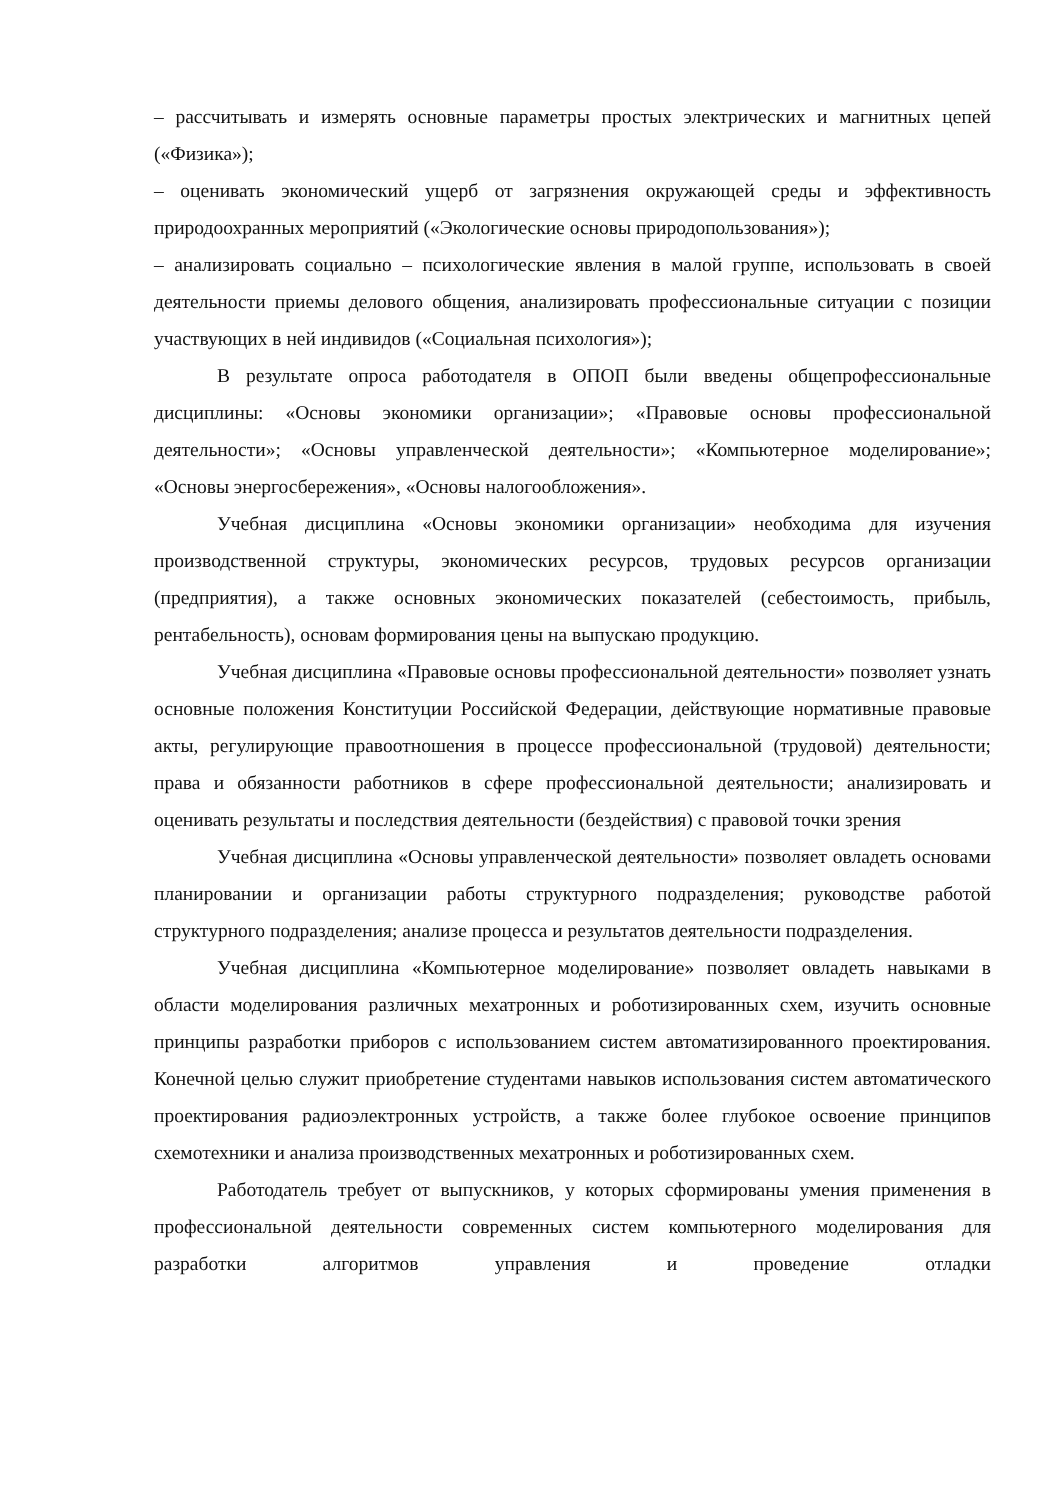– рассчитывать и измерять основные параметры простых электрических и магнитных цепей («Физика»);
– оценивать экономический ущерб от загрязнения окружающей среды и эффективность природоохранных мероприятий («Экологические основы природопользования»);
– анализировать социально – психологические явления в малой группе, использовать в своей деятельности приемы делового общения, анализировать профессиональные ситуации с позиции участвующих в ней индивидов («Социальная психология»);
В результате опроса работодателя в ОПОП были введены общепрофессиональные дисциплины: «Основы экономики организации»; «Правовые основы профессиональной деятельности»; «Основы управленческой деятельности»; «Компьютерное моделирование»; «Основы энергосбережения», «Основы налогообложения».
Учебная дисциплина «Основы экономики организации» необходима для изучения производственной структуры, экономических ресурсов, трудовых ресурсов организации (предприятия), а также основных экономических показателей (себестоимость, прибыль, рентабельность), основам формирования цены на выпускаю продукцию.
Учебная дисциплина «Правовые основы профессиональной деятельности» позволяет узнать основные положения Конституции Российской Федерации, действующие нормативные правовые акты, регулирующие правоотношения в процессе профессиональной (трудовой) деятельности; права и обязанности работников в сфере профессиональной деятельности; анализировать и оценивать результаты и последствия деятельности (бездействия) с правовой точки зрения
Учебная дисциплина «Основы управленческой деятельности» позволяет овладеть основами планировании и организации работы структурного подразделения; руководстве работой структурного подразделения; анализе процесса и результатов деятельности подразделения.
Учебная дисциплина «Компьютерное моделирование» позволяет овладеть навыками в области моделирования различных мехатронных и роботизированных схем, изучить основные принципы разработки приборов с использованием систем автоматизированного проектирования. Конечной целью служит приобретение студентами навыков использования систем автоматического проектирования радиоэлектронных устройств, а также более глубокое освоение принципов схемотехники и анализа производственных мехатронных и роботизированных схем.
Работодатель требует от выпускников, у которых сформированы умения применения в профессиональной деятельности современных систем компьютерного моделирования для разработки алгоритмов управления и проведение отладки